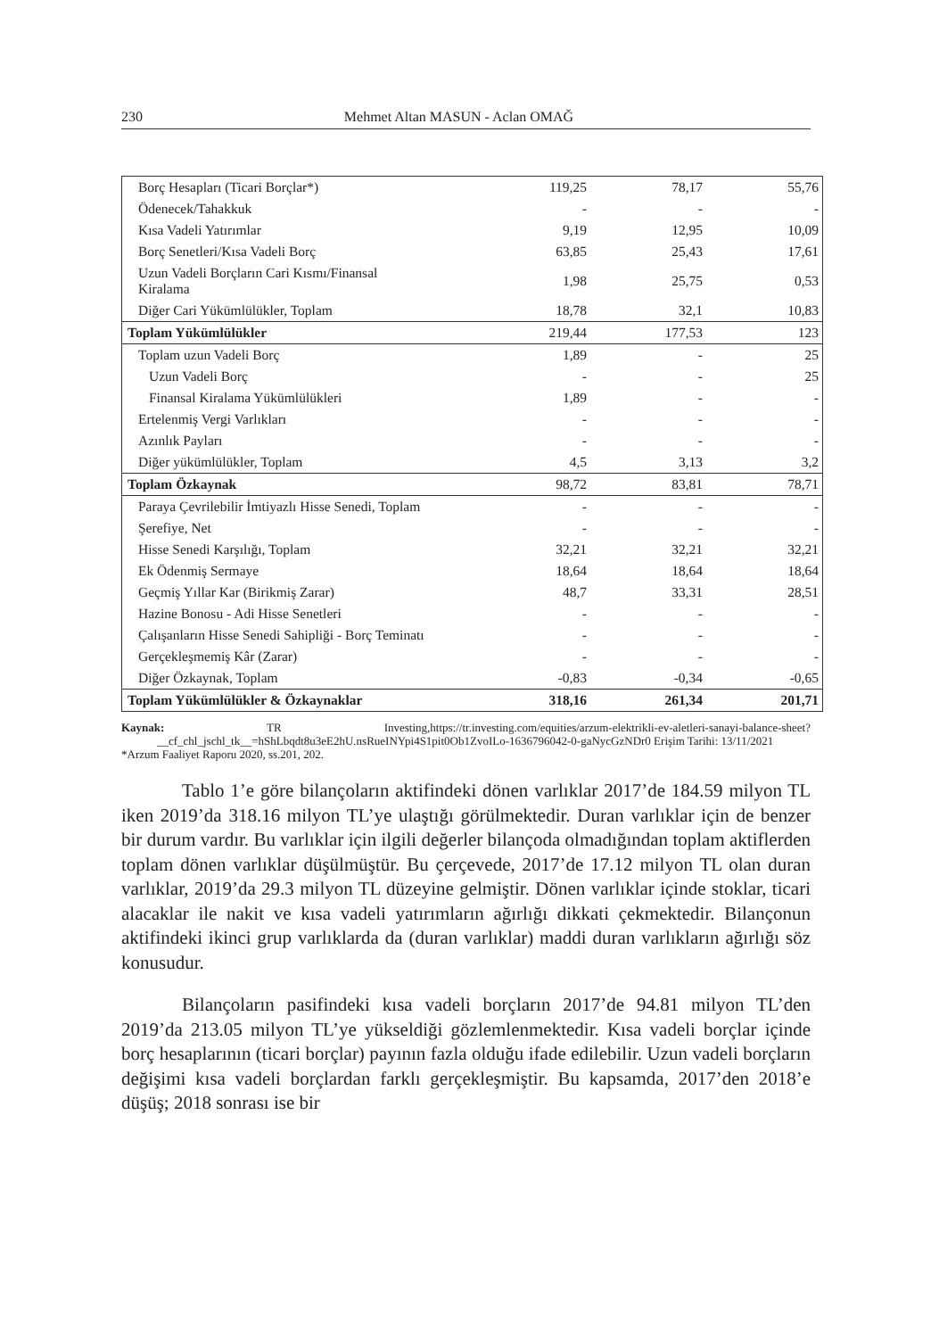230 Mehmet Altan MASUN - Aclan OMAĞ
| Borç Hesapları (Ticari Borçlar*) | 119,25 | 78,17 | 55,76 |
| Ödenecek/Tahakkuk | - | - | - |
| Kısa Vadeli Yatırımlar | 9,19 | 12,95 | 10,09 |
| Borç Senetleri/Kısa Vadeli Borç | 63,85 | 25,43 | 17,61 |
| Uzun Vadeli Borçların Cari Kısmı/Finansal Kiralama | 1,98 | 25,75 | 0,53 |
| Diğer Cari Yükümlülükler, Toplam | 18,78 | 32,1 | 10,83 |
| Toplam Yükümlülükler | 219,44 | 177,53 | 123 |
| Toplam uzun Vadeli Borç | 1,89 | - | 25 |
| Uzun Vadeli Borç | - | - | 25 |
| Finansal Kiralama Yükümlülükleri | 1,89 | - | - |
| Ertelenmiş Vergi Varlıkları | - | - | - |
| Azınlık Payları | - | - | - |
| Diğer yükümlülükler, Toplam | 4,5 | 3,13 | 3,2 |
| Toplam Özkaynak | 98,72 | 83,81 | 78,71 |
| Paraya Çevrilebilir İmtiyazlı Hisse Senedi, Toplam | - | - | - |
| Şerefiye, Net | - | - | - |
| Hisse Senedi Karşılığı, Toplam | 32,21 | 32,21 | 32,21 |
| Ek Ödenmiş Sermaye | 18,64 | 18,64 | 18,64 |
| Geçmiş Yıllar Kar (Birikmiş Zarar) | 48,7 | 33,31 | 28,51 |
| Hazine Bonosu - Adi Hisse Senetleri | - | - | - |
| Çalışanların Hisse Senedi Sahipliği - Borç Teminatı | - | - | - |
| Gerçekleşmemiş Kâr (Zarar) | - | - | - |
| Diğer Özkaynak, Toplam | -0,83 | -0,34 | -0,65 |
| Toplam Yükümlülükler & Özkaynaklar | 318,16 | 261,34 | 201,71 |
Kaynak: TR Investing,https://tr.investing.com/equities/arzum-elektrikli-ev-aletleri-sanayi-balance-sheet?__cf_chl_jschl_tk__=hShLbqdt8u3eE2hU.nsRueINYpi4S1pit0Ob1ZvoILo-1636796042-0-gaNycGzNDr0 Erişim Tarihi: 13/11/2021
*Arzum Faaliyet Raporu 2020, ss.201, 202.
Tablo 1’e göre bilançoların aktifindeki dönen varlıklar 2017’de 184.59 milyon TL iken 2019’da 318.16 milyon TL’ye ulaştığı görülmektedir. Duran varlıklar için de benzer bir durum vardır. Bu varlıklar için ilgili değerler bilançoda olmadığından toplam aktiflerden toplam dönen varlıklar düşülmüştür. Bu çerçevede, 2017’de 17.12 milyon TL olan duran varlıklar, 2019’da 29.3 milyon TL düzeyine gelmiştir. Dönen varlıklar içinde stoklar, ticari alacaklar ile nakit ve kısa vadeli yatırımların ağırlığı dikkati çekmektedir. Bilançonun aktifindeki ikinci grup varlıklarda da (duran varlıklar) maddi duran varlıkların ağırlığı söz konusudur.
Bilançoların pasifindeki kısa vadeli borçların 2017’de 94.81 milyon TL’den 2019’da 213.05 milyon TL’ye yükseldiği gözlemlenmektedir. Kısa vadeli borçlar içinde borç hesaplarının (ticari borçlar) payının fazla olduğu ifade edilebilir. Uzun vadeli borçların değişimi kısa vadeli borçlardan farklı gerçekleşmiştir. Bu kapsamda, 2017’den 2018’e düşüş; 2018 sonrası ise bir